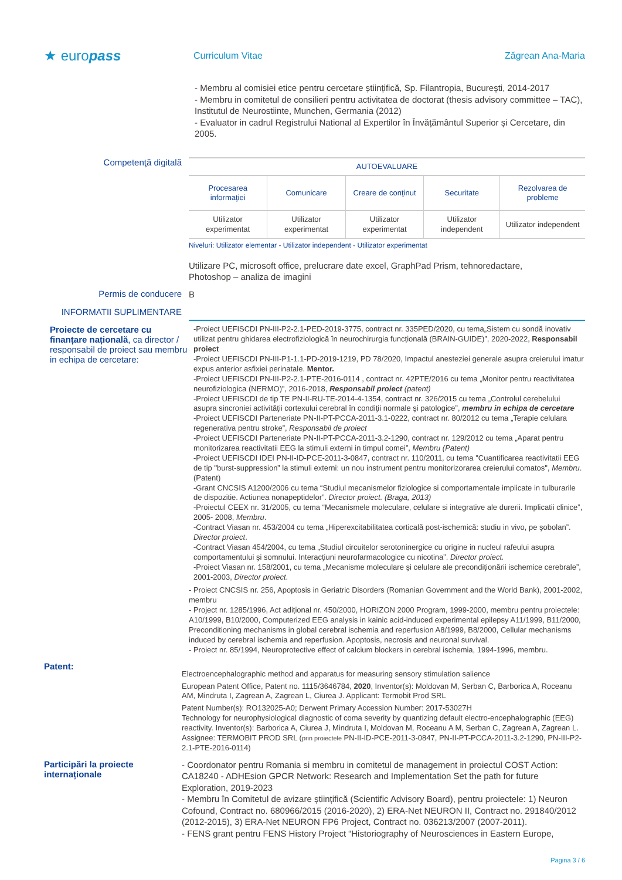★ europass
Curriculum Vitae Zăgrean Ana-Maria
- Membru al comisiei etice pentru cercetare științifică, Sp. Filantropia, București, 2014-2017
- Membru in comitetul de consilieri pentru activitatea de doctorat (thesis advisory committee – TAC), Institutul de Neurostiinte, Munchen, Germania (2012)
- Evaluator in cadrul Registrului National al Expertilor în Învățământul Superior și Cercetare, din 2005.
Competenţă digitală
| AUTOEVALUARE | | | | |
| Procesarea informaţiei | Comunicare | Creare de conţinut | Securitate | Rezolvarea de probleme |
| Utilizator experimentat | Utilizator experimentat | Utilizator experimentat | Utilizator independent | Utilizator independent |
Niveluri: Utilizator elementar - Utilizator independent - Utilizator experimentat
Utilizare PC, microsoft office, prelucrare date excel, GraphPad Prism, tehnoredactare,
Photoshop – analiza de imagini
Permis de conducere
B
INFORMATII SUPLIMENTARE
Proiecte de cercetare cu finanțare națională, ca director / responsabil de proiect sau membru in echipa de cercetare:
-Proiect UEFISCDI PN-III-P2-2.1-PED-2019-3775, contract nr. 335PED/2020, cu tema„Sistem cu sondă inovativ utilizat pentru ghidarea electrofiziologică în neurochirurgia funcțională (BRAIN-GUIDE)”, 2020-2022, Responsabil proiect
-Proiect UEFISCDI PN-III-P1-1.1-PD-2019-1219, PD 78/2020, Impactul anesteziei generale asupra creierului imatur expus anterior asfixiei perinatale. Mentor.
-Proiect UEFISCDI PN-III-P2-2.1-PTE-2016-0114 , contract nr. 42PTE/2016 cu tema „Monitor pentru reactivitatea neurofiziologica (NERMO)”, 2016-2018, Responsabil proiect (patent)
-Proiect UEFISCDI de tip TE PN-II-RU-TE-2014-4-1354, contract nr. 326/2015 cu tema „Controlul cerebelului asupra sincroniei activităţii cortexului cerebral în condiţii normale şi patologice”, membru in echipa de cercetare
-Proiect UEFISCDI Parteneriate PN-II-PT-PCCA-2011-3.1-0222, contract nr. 80/2012 cu tema „Terapie celulara regenerativa pentru stroke”, Responsabil de proiect
-Proiect UEFISCDI Parteneriate PN-II-PT-PCCA-2011-3.2-1290, contract nr. 129/2012 cu tema „Aparat pentru monitorizarea reactivitatii EEG la stimuli externi in timpul comei”, Membru (Patent)
-Proiect UEFISCDI IDEI PN-II-ID-PCE-2011-3-0847, contract nr. 110/2011, cu tema "Cuantificarea reactivitatii EEG de tip "burst-suppression” la stimuli externi: un nou instrument pentru monitorizorarea creierului comatos", Membru. (Patent)
-Grant CNCSIS A1200/2006 cu tema “Studiul mecanismelor fiziologice si comportamentale implicate in tulburarile de dispozitie. Actiunea nonapeptidelor”. Director proiect. (Braga, 2013)
-Proiectul CEEX nr. 31/2005, cu tema “Mecanismele moleculare, celulare si integrative ale durerii. Implicatii clinice”, 2005- 2008, Membru.
-Contract Viasan nr. 453/2004 cu tema „Hiperexcitabilitatea corticală post-ischemică: studiu in vivo, pe şobolan”. Director proiect.
-Contract Viasan 454/2004, cu tema „Studiul circuitelor serotoninergice cu origine in nucleul rafeului asupra comportamentului şi somnului. Interacţiuni neurofarmacologice cu nicotina”. Director proiect.
-Proiect Viasan nr. 158/2001, cu tema „Mecanisme moleculare şi celulare ale precondiţionării ischemice cerebrale”, 2001-2003, Director proiect.
- Proiect CNCSIS nr. 256, Apoptosis in Geriatric Disorders (Romanian Government and the World Bank), 2001-2002, membru
- Project nr. 1285/1996, Act adițional nr. 450/2000, HORIZON 2000 Program, 1999-2000, membru pentru proiectele: A10/1999, B10/2000, Computerized EEG analysis in kainic acid-induced experimental epilepsy A11/1999, B11/2000, Preconditioning mechanisms in global cerebral ischemia and reperfusion A8/1999, B8/2000, Cellular mechanisms induced by cerebral ischemia and reperfusion. Apoptosis, necrosis and neuronal survival.
- Proiect nr. 85/1994, Neuroprotective effect of calcium blockers in cerebral ischemia, 1994-1996, membru.
Patent:
Electroencephalographic method and apparatus for measuring sensory stimulation salience
European Patent Office, Patent no. 1115/3646784, 2020, Inventor(s): Moldovan M, Serban C, Barborica A, Roceanu AM, Mindruta I, Zagrean A, Zagrean L, Ciurea J. Applicant: Termobit Prod SRL
Patent Number(s): RO132025-A0; Derwent Primary Accession Number: 2017-53027H
Technology for neurophysiological diagnostic of coma severity by quantizing default electro-encephalographic (EEG) reactivity. Inventor(s): Barborica A, Ciurea J, Mindruta I, Moldovan M, Roceanu A M, Serban C, Zagrean A, Zagrean L. Assignee: TERMOBIT PROD SRL (prin proiectele PN-II-ID-PCE-2011-3-0847, PN-II-PT-PCCA-2011-3.2-1290, PN-III-P2-2.1-PTE-2016-0114)
Participări la proiecte internaționale
- Coordonator pentru Romania si membru in comitetul de management in proiectul COST Action: CA18240 - ADHEsion GPCR Network: Research and Implementation Set the path for future Exploration, 2019-2023
- Membru în Comitetul de avizare științifică (Scientific Advisory Board), pentru proiectele: 1) Neuron Cofound, Contract no. 680966/2015 (2016-2020), 2) ERA-Net NEURON II, Contract no. 291840/2012 (2012-2015), 3) ERA-Net NEURON FP6 Project, Contract no. 036213/2007 (2007-2011).
- FENS grant pentru FENS History Project “Historiography of Neurosciences in Eastern Europe,
Pagina 3 / 6